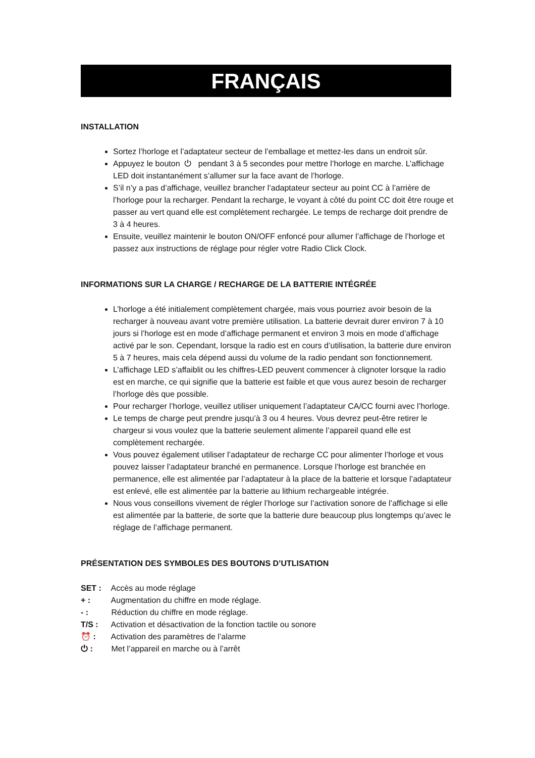FRANÇAIS
INSTALLATION
Sortez l’horloge et l’adaptateur secteur de l’emballage et mettez-les dans un endroit sûr.
Appuyez le bouton ⏻ pendant 3 à 5 secondes pour mettre l’horloge en marche. L’affichage LED doit instantanément s’allumer sur la face avant de l’horloge.
S’il n’y a pas d’affichage, veuillez brancher l’adaptateur secteur au point CC à l’arrière de l’horloge pour la recharger. Pendant la recharge, le voyant à côté du point CC doit être rouge et passer au vert quand elle est complètement rechargée. Le temps de recharge doit prendre de 3 à 4 heures.
Ensuite, veuillez maintenir le bouton ON/OFF enfoncé pour allumer l’affichage de l’horloge et passez aux instructions de réglage pour régler votre Radio Click Clock.
INFORMATIONS SUR LA CHARGE / RECHARGE DE LA BATTERIE INTÉGRÉE
L’horloge a été initialement complètement chargée, mais vous pourriez avoir besoin de la recharger à nouveau avant votre première utilisation. La batterie devrait durer environ 7 à 10 jours si l’horloge est en mode d’affichage permanent et environ 3 mois en mode d’affichage activé par le son. Cependant, lorsque la radio est en cours d’utilisation, la batterie dure environ 5 à 7 heures, mais cela dépend aussi du volume de la radio pendant son fonctionnement.
L’affichage LED s’affaiblit ou les chiffres-LED peuvent commencer à clignoter lorsque la radio est en marche, ce qui signifie que la batterie est faible et que vous aurez besoin de recharger l’horloge dès que possible.
Pour recharger l’horloge, veuillez utiliser uniquement l’adaptateur CA/CC fourni avec l’horloge.
Le temps de charge peut prendre jusqu’à 3 ou 4 heures. Vous devrez peut-être retirer le chargeur si vous voulez que la batterie seulement alimente l’appareil quand elle est complètement rechargée.
Vous pouvez également utiliser l’adaptateur de recharge CC pour alimenter l’horloge et vous pouvez laisser l’adaptateur branché en permanence. Lorsque l’horloge est branchée en permanence, elle est alimentée par l’adaptateur à la place de la batterie et lorsque l’adaptateur est enlevé, elle est alimentée par la batterie au lithium rechargeable intégrée.
Nous vous conseillons vivement de régler l’horloge sur l’activation sonore de l’affichage si elle est alimentée par la batterie, de sorte que la batterie dure beaucoup plus longtemps qu’avec le réglage de l’affichage permanent.
PRÉSENTATION DES SYMBOLES DES BOUTONS D’UTLISATION
SET : Accès au mode réglage
+ : Augmentation du chiffre en mode réglage.
- : Réduction du chiffre en mode réglage.
T/S : Activation et désactivation de la fonction tactile ou sonore
⏰ : Activation des paramètres de l’alarme
⏻ : Met l’appareil en marche ou à l’arrêt